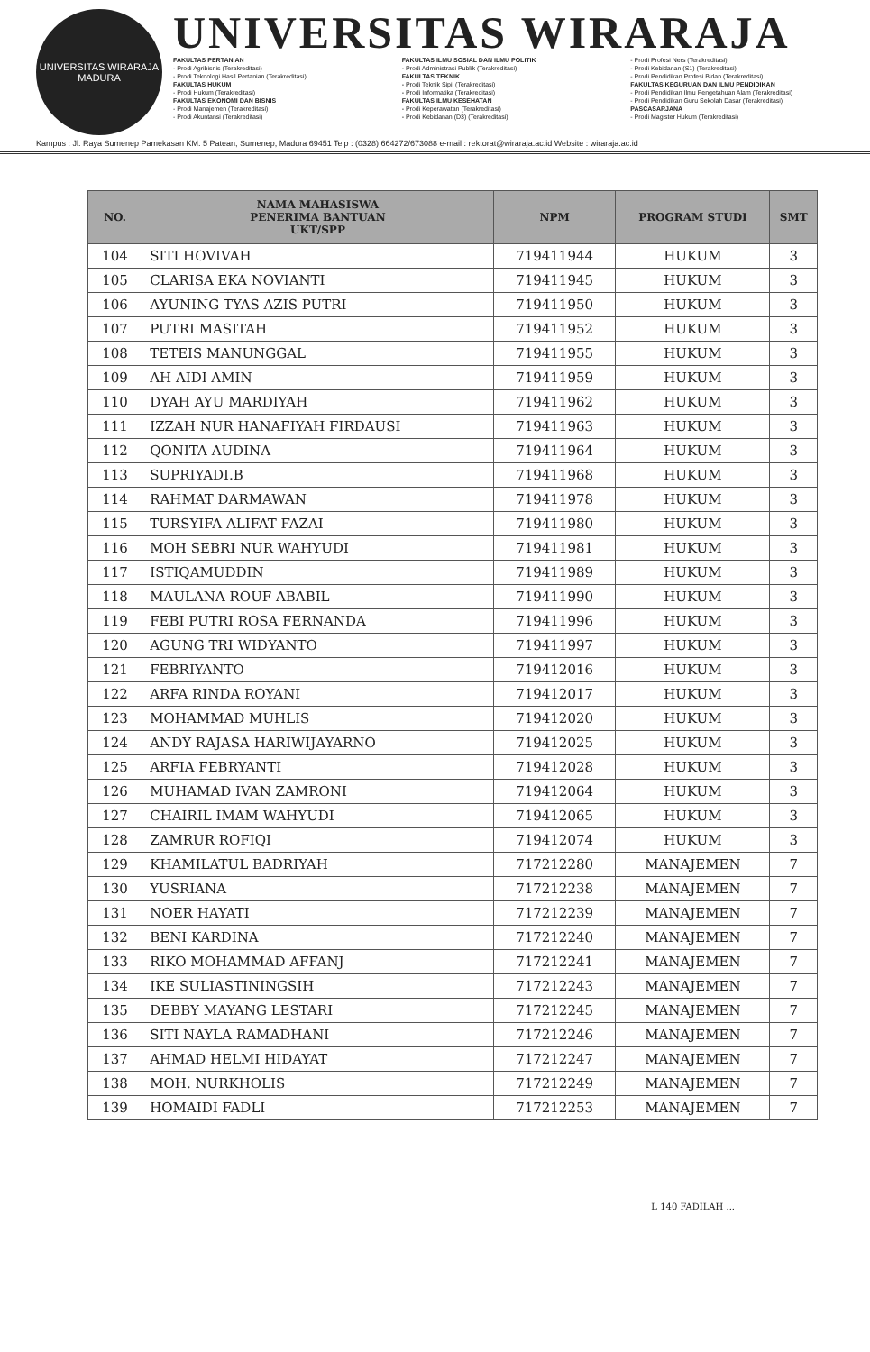UNIVERSITAS WIRARAJA
MADURA
UNIVERSITAS WIRARAJA
FAKULTAS PERTANIAN
- Prodi Agribisnis (Terakreditasi)
- Prodi Teknologi Hasil Pertanian (Terakreditasi)
FAKULTAS HUKUM
- Prodi Hukum (Terakreditasi)
FAKULTAS EKONOMI DAN BISNIS
- Prodi Manajemen (Terakreditasi)
- Prodi Akuntansi (Terakreditasi)
FAKULTAS ILMU SOSIAL DAN ILMU POLITIK
- Prodi Administrasi Publik (Terakreditasi)
FAKULTAS TEKNIK
- Prodi Teknik Sipil (Terakreditasi)
- Prodi Informatika (Terakreditasi)
FAKULTAS ILMU KESEHATAN
- Prodi Keperawatan (Terakreditasi)
- Prodi Kebidanan (D3) (Terakreditasi)
- Prodi Profesi Ners (Terakreditasi)
- Prodi Kebidanan (S1) (Terakreditasi)
- Prodi Pendidikan Profesi Bidan (Terakreditasi)
FAKULTAS KEGURUAN DAN ILMU PENDIDIKAN
- Prodi Pendidikan Ilmu Pengetahuan Alam (Terakreditasi)
- Prodi Pendidikan Guru Sekolah Dasar (Terakreditasi)
PASCASARJANA
- Prodi Magister Hukum (Terakreditasi)
Kampus : Jl. Raya Sumenep Pamekasan KM. 5 Patean, Sumenep, Madura 69451 Telp : (0328) 664272/673088 e-mail : rektorat@wiraraja.ac.id Website : wiraraja.ac.id
| NO. | NAMA MAHASISWA PENERIMA BANTUAN UKT/SPP | NPM | PROGRAM STUDI | SMT |
| --- | --- | --- | --- | --- |
| 104 | SITI HOVIVAH | 719411944 | HUKUM | 3 |
| 105 | CLARISA EKA NOVIANTI | 719411945 | HUKUM | 3 |
| 106 | AYUNING TYAS AZIS PUTRI | 719411950 | HUKUM | 3 |
| 107 | PUTRI MASITAH | 719411952 | HUKUM | 3 |
| 108 | TETEIS MANUNGGAL | 719411955 | HUKUM | 3 |
| 109 | AH AIDI AMIN | 719411959 | HUKUM | 3 |
| 110 | DYAH AYU MARDIYAH | 719411962 | HUKUM | 3 |
| 111 | IZZAH NUR HANAFIYAH FIRDAUSI | 719411963 | HUKUM | 3 |
| 112 | QONITA AUDINA | 719411964 | HUKUM | 3 |
| 113 | SUPRIYADI.B | 719411968 | HUKUM | 3 |
| 114 | RAHMAT DARMAWAN | 719411978 | HUKUM | 3 |
| 115 | TURSYIFA ALIFAT FAZAI | 719411980 | HUKUM | 3 |
| 116 | MOH SEBRI NUR WAHYUDI | 719411981 | HUKUM | 3 |
| 117 | ISTIQAMUDDIN | 719411989 | HUKUM | 3 |
| 118 | MAULANA ROUF ABABIL | 719411990 | HUKUM | 3 |
| 119 | FEBI PUTRI ROSA FERNANDA | 719411996 | HUKUM | 3 |
| 120 | AGUNG TRI WIDYANTO | 719411997 | HUKUM | 3 |
| 121 | FEBRIYANTO | 719412016 | HUKUM | 3 |
| 122 | ARFA RINDA ROYANI | 719412017 | HUKUM | 3 |
| 123 | MOHAMMAD MUHLIS | 719412020 | HUKUM | 3 |
| 124 | ANDY RAJASA HARIWIJAYARNO | 719412025 | HUKUM | 3 |
| 125 | ARFIA FEBRYANTI | 719412028 | HUKUM | 3 |
| 126 | MUHAMAD IVAN ZAMRONI | 719412064 | HUKUM | 3 |
| 127 | CHAIRIL IMAM WAHYUDI | 719412065 | HUKUM | 3 |
| 128 | ZAMRUR ROFIQI | 719412074 | HUKUM | 3 |
| 129 | KHAMILATUL BADRIYAH | 717212280 | MANAJEMEN | 7 |
| 130 | YUSRIANA | 717212238 | MANAJEMEN | 7 |
| 131 | NOER HAYATI | 717212239 | MANAJEMEN | 7 |
| 132 | BENI KARDINA | 717212240 | MANAJEMEN | 7 |
| 133 | RIKO MOHAMMAD AFFANJ | 717212241 | MANAJEMEN | 7 |
| 134 | IKE SULIASTININGSIH | 717212243 | MANAJEMEN | 7 |
| 135 | DEBBY MAYANG LESTARI | 717212245 | MANAJEMEN | 7 |
| 136 | SITI NAYLA RAMADHANI | 717212246 | MANAJEMEN | 7 |
| 137 | AHMAD HELMI HIDAYAT | 717212247 | MANAJEMEN | 7 |
| 138 | MOH. NURKHOLIS | 717212249 | MANAJEMEN | 7 |
| 139 | HOMAIDI FADLI | 717212253 | MANAJEMEN | 7 |
L 140 FADILAH ...